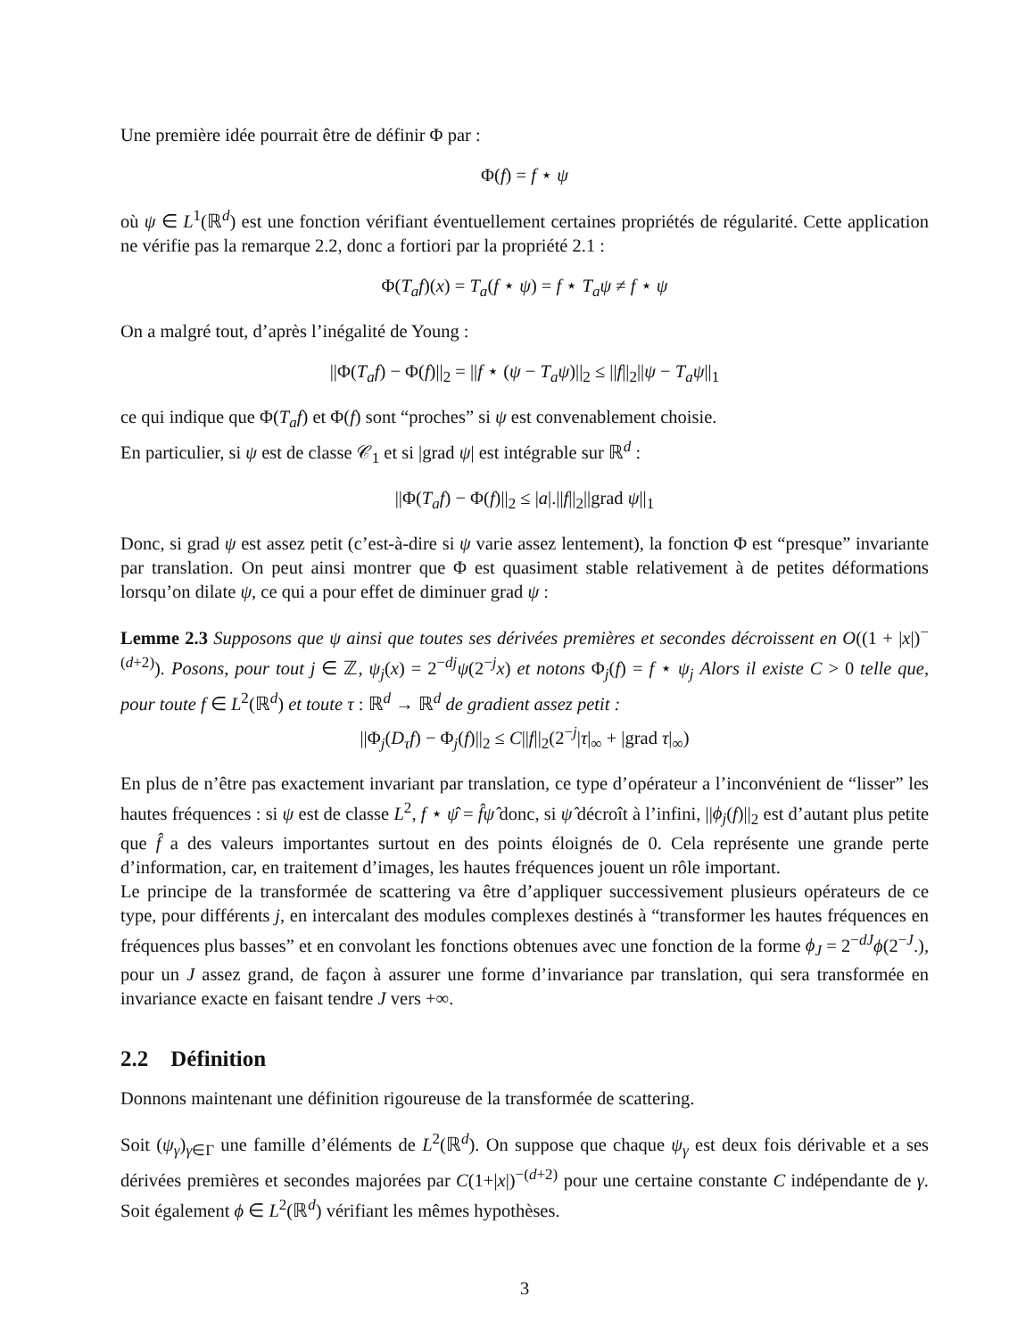Une première idée pourrait être de définir Φ par :
Φ(f) = f ⋆ ψ
où ψ ∈ L<sup>1</sup>(ℝ<sup>d</sup>) est une fonction vérifiant éventuellement certaines propriétés de régularité. Cette application ne vérifie pas la remarque 2.2, donc a fortiori par la propriété 2.1 :
Φ(T<sub>a</sub>f)(x) = T<sub>a</sub>(f ⋆ ψ) = f ⋆ T<sub>a</sub>ψ ≠ f ⋆ ψ
On a malgré tout, d’après l’inégalité de Young :
||Φ(T<sub>a</sub>f) − Φ(f)||<sub>2</sub> = ||f ⋆ (ψ − T<sub>a</sub>ψ)||<sub>2</sub> ≤ ||f||<sub>2</sub>||ψ − T<sub>a</sub>ψ||<sub>1</sub>
ce qui indique que Φ(T<sub>a</sub>f) et Φ(f) sont “proches” si ψ est convenablement choisie.
En particulier, si ψ est de classe 𝒞<sub>1</sub> et si |grad ψ| est intégrable sur ℝ<sup>d</sup> :
||Φ(T<sub>a</sub>f) − Φ(f)||<sub>2</sub> ≤ |a|.||f||<sub>2</sub>||grad ψ||<sub>1</sub>
Donc, si grad ψ est assez petit (c’est-à-dire si ψ varie assez lentement), la fonction Φ est “presque” invariante par translation. On peut ainsi montrer que Φ est quasiment stable relativement à de petites déformations lorsqu’on dilate ψ, ce qui a pour effet de diminuer grad ψ :
Lemme 2.3 Supposons que ψ ainsi que toutes ses dérivées premières et secondes décroissent en O((1 + |x|)<sup>−(d+2)</sup>). Posons, pour tout j ∈ ℤ, ψ<sub>j</sub>(x) = 2<sup>−dj</sup>ψ(2<sup>−j</sup>x) et notons Φ<sub>j</sub>(f) = f ⋆ ψ<sub>j</sub> Alors il existe C > 0 telle que, pour toute f ∈ L<sup>2</sup>(ℝ<sup>d</sup>) et toute τ : ℝ<sup>d</sup> → ℝ<sup>d</sup> de gradient assez petit :
||Φ<sub>j</sub>(D<sub>τ</sub>f) − Φ<sub>j</sub>(f)||<sub>2</sub> ≤ C||f||<sub>2</sub>(2<sup>−j</sup>|τ|<sub>∞</sub> + |grad τ|<sub>∞</sub>)
En plus de n’être pas exactement invariant par translation, ce type d’opérateur a l’inconvénient de “lisser” les hautes fréquences : si ψ est de classe L<sup>2</sup>, f ⋆ ψ̂ = f̂ψ̂ donc, si ψ̂ décroît à l’infini, ||ϕ<sub>j</sub>(f)||<sub>2</sub> est d’autant plus petite que f̂ a des valeurs importantes surtout en des points éloignés de 0. Cela représente une grande perte d’information, car, en traitement d’images, les hautes fréquences jouent un rôle important.
Le principe de la transformée de scattering va être d’appliquer successivement plusieurs opérateurs de ce type, pour différents j, en intercalant des modules complexes destinés à “transformer les hautes fréquences en fréquences plus basses” et en convolant les fonctions obtenues avec une fonction de la forme ϕ<sub>J</sub> = 2<sup>−dJ</sup>ϕ(2<sup>−J</sup>.), pour un J assez grand, de façon à assurer une forme d’invariance par translation, qui sera transformée en invariance exacte en faisant tendre J vers +∞.
2.2 Définition
Donnons maintenant une définition rigoureuse de la transformée de scattering.
Soit (ψ<sub>γ</sub>)<sub>γ∈Γ</sub> une famille d’éléments de L<sup>2</sup>(ℝ<sup>d</sup>). On suppose que chaque ψ<sub>γ</sub> est deux fois dérivable et a ses dérivées premières et secondes majorées par C(1+|x|)<sup>−(d+2)</sup> pour une certaine constante C indépendante de γ. Soit également ϕ ∈ L<sup>2</sup>(ℝ<sup>d</sup>) vérifiant les mêmes hypothèses.
3